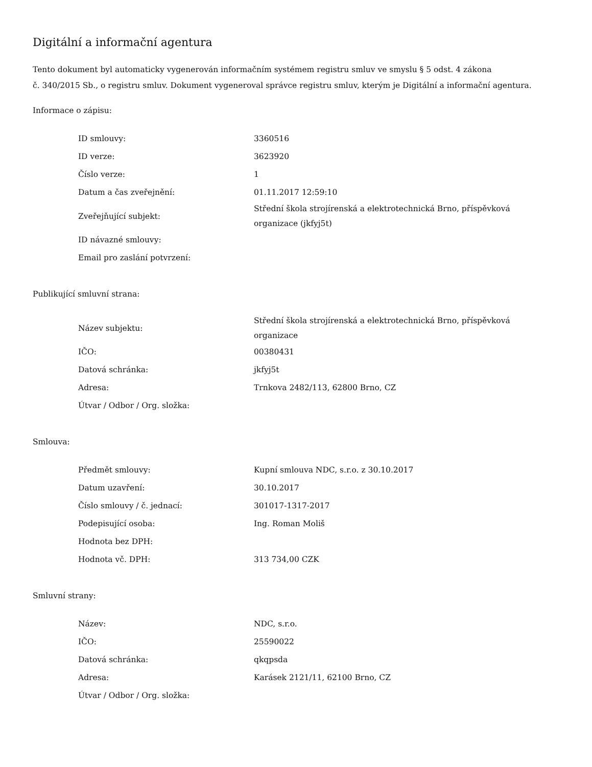Digitální a informační agentura
Tento dokument byl automaticky vygenerován informačním systémem registru smluv ve smyslu § 5 odst. 4 zákona
č. 340/2015 Sb., o registru smluv. Dokument vygeneroval správce registru smluv, kterým je Digitální a informační agentura.
Informace o zápisu:
| ID smlouvy: | 3360516 |
| ID verze: | 3623920 |
| Číslo verze: | 1 |
| Datum a čas zveřejnění: | 01.11.2017 12:59:10 |
| Zveřejňující subjekt: | Střední škola strojírenská a elektrotechnická Brno, příspěvková organizace (jkfyj5t) |
| ID návazné smlouvy: | |
| Email pro zaslání potvrzení: | |
Publikující smluvní strana:
| Název subjektu: | Střední škola strojírenská a elektrotechnická Brno, příspěvková organizace |
| IČO: | 00380431 |
| Datová schránka: | jkfyj5t |
| Adresa: | Trnkova 2482/113, 62800 Brno, CZ |
| Útvar / Odbor / Org. složka: | |
Smlouva:
| Předmět smlouvy: | Kupní smlouva NDC, s.r.o. z 30.10.2017 |
| Datum uzavření: | 30.10.2017 |
| Číslo smlouvy / č. jednací: | 301017-1317-2017 |
| Podepisující osoba: | Ing. Roman Moliš |
| Hodnota bez DPH: | |
| Hodnota vč. DPH: | 313 734,00 CZK |
Smluvní strany:
| Název: | NDC, s.r.o. |
| IČO: | 25590022 |
| Datová schránka: | qkqpsda |
| Adresa: | Karásek 2121/11, 62100 Brno, CZ |
| Útvar / Odbor / Org. složka: | |